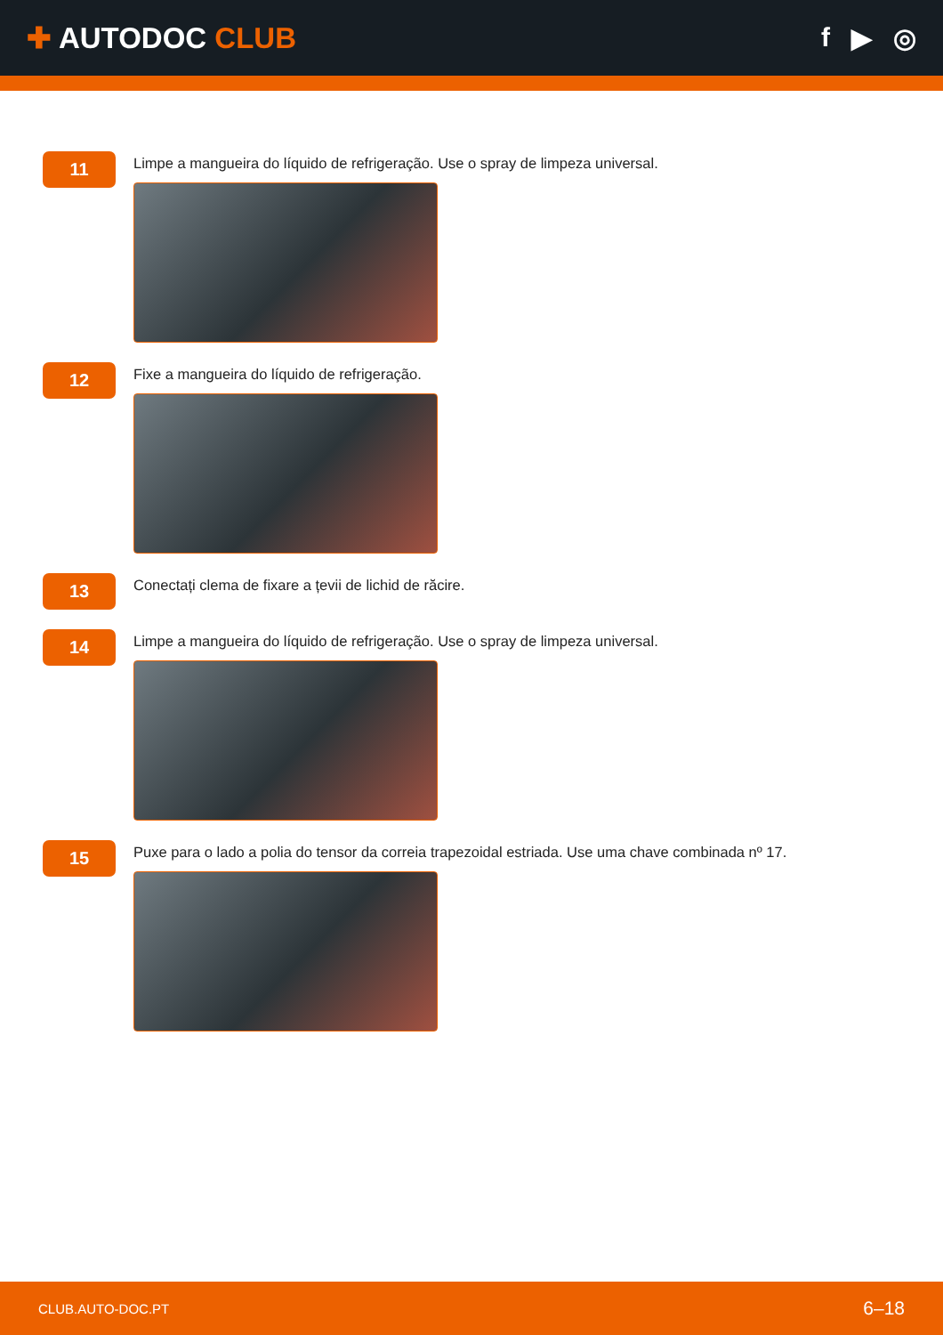✚ AUTODOC CLUB f ▶ ◎
11
Limpe a mangueira do líquido de refrigeração. Use o spray de limpeza universal.
12
Fixe a mangueira do líquido de refrigeração.
13
Conectați clema de fixare a țevii de lichid de răcire.
14
Limpe a mangueira do líquido de refrigeração. Use o spray de limpeza universal.
15
Puxe para o lado a polia do tensor da correia trapezoidal estriada. Use uma chave combinada nº 17.
CLUB.AUTO-DOC.PT 6–18